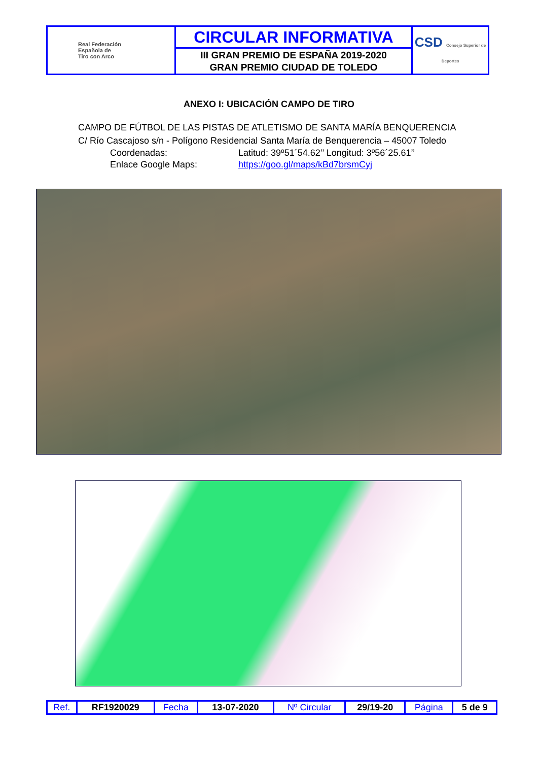| Real Federación Española de Tiro con Arco | CIRCULAR INFORMATIVA | CSD Consejo Superior de Deportes |
| | III GRAN PREMIO DE ESPAÑA 2019-2020 GRAN PREMIO CIUDAD DE TOLEDO | |
ANEXO I: UBICACIÓN CAMPO DE TIRO
CAMPO DE FÚTBOL DE LAS PISTAS DE ATLETISMO DE SANTA MARÍA BENQUERENCIA
C/ Río Cascajoso s/n - Polígono Residencial Santa María de Benquerencia – 45007 Toledo
Coordenadas: Latitud: 39º51´54.62’’ Longitud: 3º56´25.61’’
Enlace Google Maps: https://goo.gl/maps/kBd7brsmCyj
| Ref. | RF1920029 | Fecha | 13-07-2020 | Nº Circular | 29/19-20 | Página | 5 de 9 |